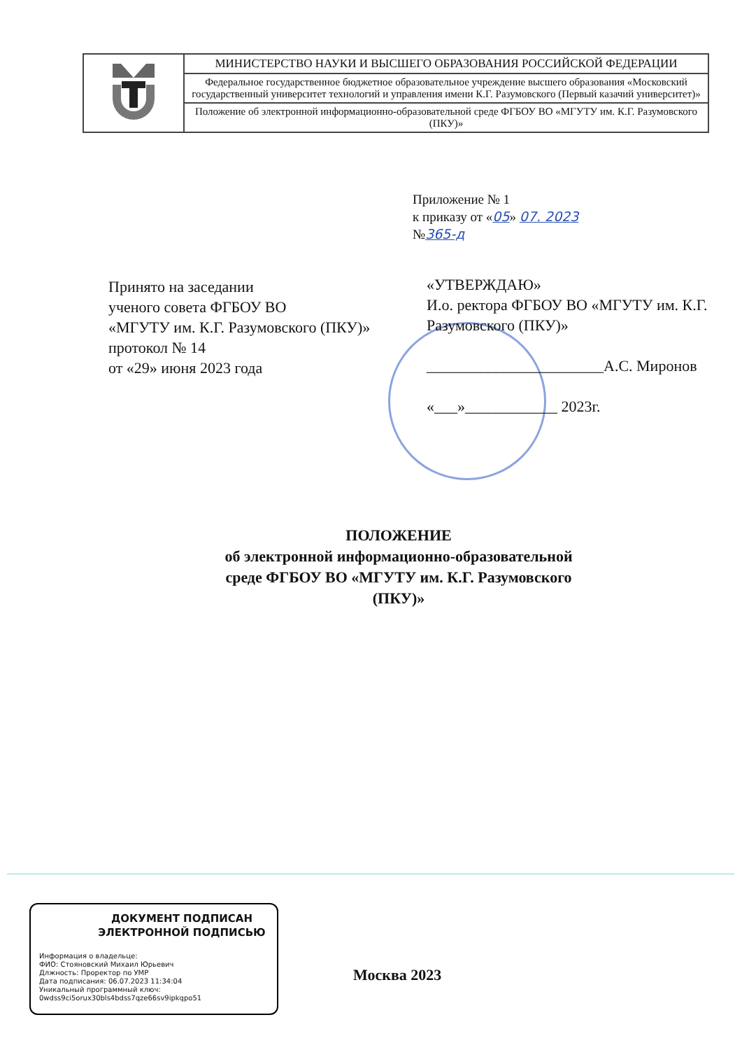| | МИНИСТЕРСТВО НАУКИ И ВЫСШЕГО ОБРАЗОВАНИЯ РОССИЙСКОЙ ФЕДЕРАЦИИ |
| | Федеральное государственное бюджетное образовательное учреждение высшего образования «Московский государственный университет технологий и управления имени К.Г. Разумовского (Первый казачий университет)» |
| | Положение об электронной информационно-образовательной среде ФГБОУ ВО «МГУТУ им. К.Г. Разумовского (ПКУ)» |
Приложение № 1
к приказу от «05» 07. 2023
№365-д
Принято на заседании
ученого совета ФГБОУ ВО
«МГУТУ им. К.Г. Разумовского (ПКУ)»
протокол № 14
от «29» июня 2023 года
«УТВЕРЖДАЮ»
И.о. ректора ФГБОУ ВО «МГУТУ им. К.Г. Разумовского (ПКУ)»
_______________________А.С. Миронов
«___»____________ 2023г.
ПОЛОЖЕНИЕ
об электронной информационно-образовательной
среде ФГБОУ ВО «МГУТУ им. К.Г. Разумовского
(ПКУ)»
ДОКУМЕНТ ПОДПИСАН
ЭЛЕКТРОННОЙ ПОДПИСЬЮ
Информация о владельце:
ФИО: Стояновский Михаил Юрьевич
Длжность: Проректор по УМР
Дата подписания: 06.07.2023 11:34:04
Уникальный программный ключ:
0wdss9ci5orux30bls4bdss7qze66sv9ipkqpo51
Москва 2023